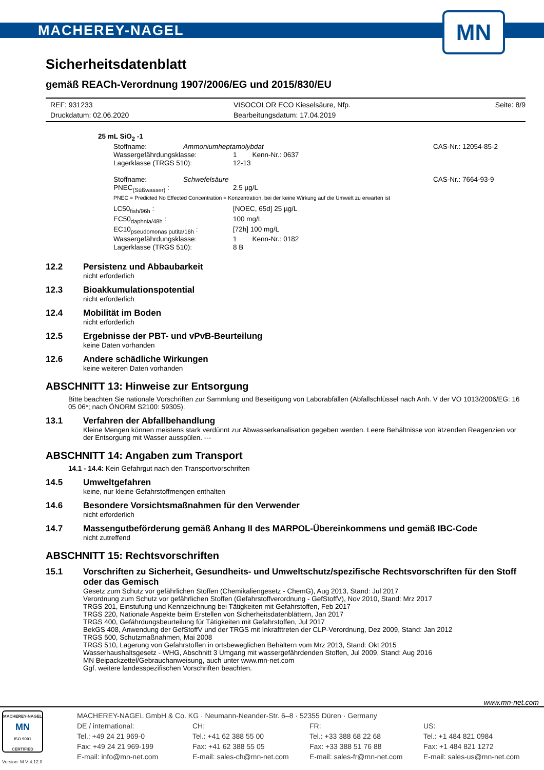MACHEREY-NAGEL
MN
Sicherheitsdatenblatt
gemäß REACh-Verordnung 1907/2006/EG und 2015/830/EU
REF: 931233 VISOCOLOR ECO Kieselsäure, Nfp. Seite: 8/9 Druckdatum: 02.06.2020 Bearbeitungsdatum: 17.04.2019
25 mL SiO<sub>2</sub> -1
Stoffname: Ammoniumheptamolybdat CAS-Nr.: 12054-85-2
Wassergefährdungsklasse: 1 Kenn-Nr.: 0637 Lagerklasse (TRGS 510): 12-13
Stoffname: Schwefelsäure CAS-Nr.: 7664-93-9
PNEC<sub>(Süßwasser)</sub> : 2.5 µg/L
PNEC = Predicted No Effected Concentration = Konzentration, bei der keine Wirkung auf die Umwelt zu erwarten ist
LC50<sub>fish/96h</sub> : [NOEC, 65d] 25 µg/L EC50<sub>daphnia/48h</sub> : 100 mg/L EC10<sub>pseudomonas putita/16h</sub> : [72h] 100 mg/L Wassergefährdungsklasse: 1 Kenn-Nr.: 0182 Lagerklasse (TRGS 510): 8 B
12.2
Persistenz und Abbaubarkeit
nicht erforderlich
12.3
Bioakkumulationspotential
nicht erforderlich
12.4
Mobilität im Boden
nicht erforderlich
12.5
Ergebnisse der PBT- und vPvB-Beurteilung
keine Daten vorhanden
12.6
Andere schädliche Wirkungen
keine weiteren Daten vorhanden
ABSCHNITT 13: Hinweise zur Entsorgung
Bitte beachten Sie nationale Vorschriften zur Sammlung und Beseitigung von Laborabfällen (Abfallschlüssel nach Anh. V der VO 1013/2006/EG: 16 05 06*; nach ÖNORM S2100: 59305).
13.1
Verfahren der Abfallbehandlung
Kleine Mengen können meistens stark verdünnt zur Abwasserkanalisation gegeben werden. Leere Behältnisse von ätzenden Reagenzien vor der Entsorgung mit Wasser ausspülen. ---
ABSCHNITT 14: Angaben zum Transport
14.1 - 14.4: Kein Gefahrgut nach den Transportvorschriften
14.5
Umweltgefahren
keine, nur kleine Gefahrstoffmengen enthalten
14.6
Besondere Vorsichtsmaßnahmen für den Verwender
nicht erforderlich
14.7
Massengutbeförderung gemäß Anhang II des MARPOL-Übereinkommens und gemäß IBC-Code
nicht zutreffend
ABSCHNITT 15: Rechtsvorschriften
15.1
Vorschriften zu Sicherheit, Gesundheits- und Umweltschutz/spezifische Rechtsvorschriften für den Stoff oder das Gemisch
Gesetz zum Schutz vor gefährlichen Stoffen (Chemikaliengesetz - ChemG), Aug 2013, Stand: Jul 2017
Verordnung zum Schutz vor gefährlichen Stoffen (Gefahrstoffverordnung - GefStoffV), Nov 2010, Stand: Mrz 2017
TRGS 201, Einstufung und Kennzeichnung bei Tätigkeiten mit Gefahrstoffen, Feb 2017
TRGS 220, Nationale Aspekte beim Erstellen von Sicherheitsdatenblättern, Jan 2017
TRGS 400, Gefährdungsbeurteilung für Tätigkeiten mit Gefahrstoffen, Jul 2017
BekGS 408, Anwendung der GefStoffV und der TRGS mit Inkrafttreten der CLP-Verordnung, Dez 2009, Stand: Jan 2012
TRGS 500, Schutzmaßnahmen, Mai 2008
TRGS 510, Lagerung von Gefahrstoffen in ortsbeweglichen Behältern vom Mrz 2013, Stand: Okt 2015
Wasserhaushaltsgesetz - WHG, Abschnitt 3 Umgang mit wassergefährdenden Stoffen, Jul 2009, Stand: Aug 2016
MN Beipackzettel/Gebrauchanweisung, auch unter www.mn-net.com
Ggf. weitere landesspezifischen Vorschriften beachten.
www.mn-net.com
MACHEREY-NAGEL
MN
ISO 9001
CERTIFIED
Version: M V 4.12.0
MACHEREY-NAGEL GmbH & Co. KG · Neumann-Neander-Str. 6–8 · 52355 Düren · Germany
DE / international: CH: FR: US: Tel.: +49 24 21 969-0 Tel.: +41 62 388 55 00 Tel.: +33 388 68 22 68 Tel.: +1 484 821 0984 Fax: +49 24 21 969-199 Fax: +41 62 388 55 05 Fax: +33 388 51 76 88 Fax: +1 484 821 1272 E-mail: info@mn-net.com E-mail: sales-ch@mn-net.com E-mail: sales-fr@mn-net.com E-mail: sales-us@mn-net.com